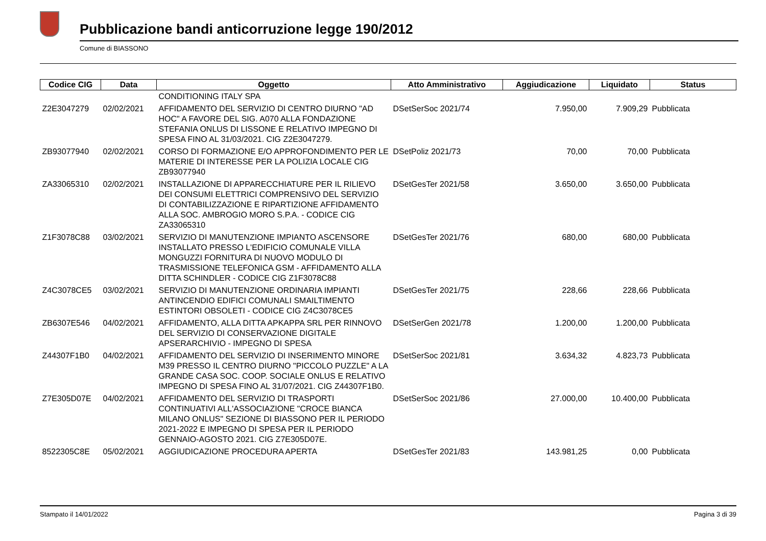Pubblicazione bandi anticorruzione legge 190/2012
Comune di BIASSONO
| Codice CIG | Data | Oggetto | Atto Amministrativo | Aggiudicazione | Liquidato | Status |
| --- | --- | --- | --- | --- | --- | --- |
| | | CONDITIONING ITALY SPA | | | | |
| Z2E3047279 | 02/02/2021 | AFFIDAMENTO DEL SERVIZIO DI CENTRO DIURNO "AD HOC" A FAVORE DEL SIG. A070 ALLA FONDAZIONE STEFANIA ONLUS DI LISSONE E RELATIVO IMPEGNO DI SPESA FINO AL 31/03/2021. CIG Z2E3047279. | DSetSerSoc 2021/74 | 7.950,00 | 7.909,29 | Pubblicata |
| ZB93077940 | 02/02/2021 | CORSO DI FORMAZIONE E/O APPROFONDIMENTO PER LE MATERIE DI INTERESSE PER LA POLIZIA LOCALE CIG ZB93077940 | DSetPoliz 2021/73 | 70,00 | 70,00 | Pubblicata |
| ZA33065310 | 02/02/2021 | INSTALLAZIONE DI APPARECCHIATURE PER IL RILIEVO DEI CONSUMI ELETTRICI COMPRENSIVO DEL SERVIZIO DI CONTABILIZZAZIONE E RIPARTIZIONE AFFIDAMENTO ALLA SOC. AMBROGIO MORO S.P.A. - CODICE CIG ZA33065310 | DSetGesTer 2021/58 | 3.650,00 | 3.650,00 | Pubblicata |
| Z1F3078C88 | 03/02/2021 | SERVIZIO DI MANUTENZIONE IMPIANTO ASCENSORE INSTALLATO PRESSO L'EDIFICIO COMUNALE VILLA MONGUZZI FORNITURA DI NUOVO MODULO DI TRASMISSIONE TELEFONICA GSM - AFFIDAMENTO ALLA DITTA SCHINDLER - CODICE CIG Z1F3078C88 | DSetGesTer 2021/76 | 680,00 | 680,00 | Pubblicata |
| Z4C3078CE5 | 03/02/2021 | SERVIZIO DI MANUTENZIONE ORDINARIA IMPIANTI ANTINCENDIO EDIFICI COMUNALI SMAILTIMENTO ESTINTORI OBSOLETI - CODICE CIG Z4C3078CE5 | DSetGesTer 2021/75 | 228,66 | 228,66 | Pubblicata |
| ZB6307E546 | 04/02/2021 | AFFIDAMENTO, ALLA DITTA APKAPPA SRL PER RINNOVO DEL SERVIZIO DI CONSERVAZIONE DIGITALE APSERARCHIVIO - IMPEGNO DI SPESA | DSetSerGen 2021/78 | 1.200,00 | 1.200,00 | Pubblicata |
| Z44307F1B0 | 04/02/2021 | AFFIDAMENTO DEL SERVIZIO DI INSERIMENTO MINORE M39 PRESSO IL CENTRO DIURNO "PICCOLO PUZZLE" A LA GRANDE CASA SOC. COOP. SOCIALE ONLUS E RELATIVO IMPEGNO DI SPESA FINO AL 31/07/2021. CIG Z44307F1B0. | DSetSerSoc 2021/81 | 3.634,32 | 4.823,73 | Pubblicata |
| Z7E305D07E | 04/02/2021 | AFFIDAMENTO DEL SERVIZIO DI TRASPORTI CONTINUATIVI ALL'ASSOCIAZIONE "CROCE BIANCA MILANO ONLUS" SEZIONE DI BIASSONO PER IL PERIODO 2021-2022 E IMPEGNO DI SPESA PER IL PERIODO GENNAIO-AGOSTO 2021. CIG Z7E305D07E. | DSetSerSoc 2021/86 | 27.000,00 | 10.400,00 | Pubblicata |
| 8522305C8E | 05/02/2021 | AGGIUDICAZIONE PROCEDURA APERTA | DSetGesTer 2021/83 | 143.981,25 | 0,00 | Pubblicata |
Stampato il 14/01/2022 Pagina 3 di 39